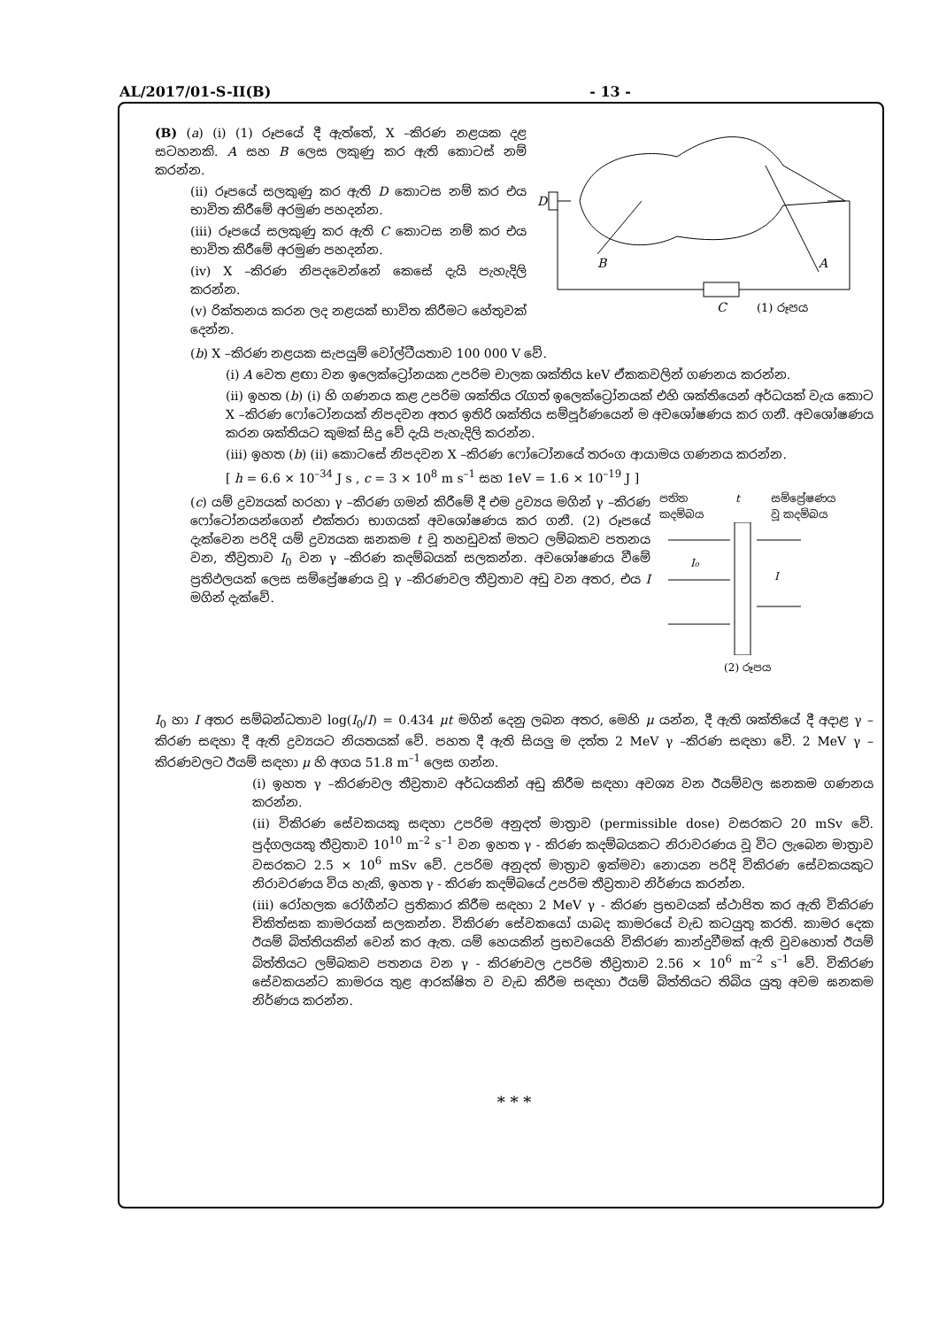AL/2017/01-S-II(B) - 13 -
(B) (a) (i) (1) රූපයේ දී ඇත්තේ, X –කිරණ නළයක දළ සටහනකි. A සහ B ලෙස ලකුණු කර ඇති කොටස් නම් කරන්න.
(ii) රූපයේ සලකුණු කර ඇති D කොටස නම් කර එය භාවිත කිරීමේ අරමුණ පහදන්න.
(iii) රූපයේ සලකුණු කර ඇති C කොටස නම් කර එය භාවිත කිරීමේ අරමුණ පහදන්න.
(iv) X –කිරණ නිපදවෙන්නේ කෙසේ දැයි පැහැදිලි කරන්න.
(v) රික්තනය කරන ලද නළයක් භාවිත කිරීමට හේතුවක් දෙන්න.
D
B
A
C
(1) රූපය
(b) X –කිරණ නළයක සැපයුම් වෝල්ටීයතාව 100 000 V වේ.
(i) A වෙත ළඟා වන ඉලෙක්ට්‍රෝනයක උපරිම චාලක ශක්තිය keV ඒකකවලින් ගණනය කරන්න.
(ii) ඉහත (b) (i) හි ගණනය කළ උපරිම ශක්තිය රැගත් ඉලෙක්ට්‍රෝනයක් එහි ශක්තියෙන් අර්ධයක් වැය කොට X –කිරණ ෆෝටෝනයක් නිපදවන අතර ඉතිරි ශක්තිය සම්පූර්ණයෙන් ම අවශෝෂණය කර ගනී. අවශෝෂණය කරන ශක්තියට කුමක් සිදු වේ දැයි පැහැදිලි කරන්න.
(iii) ඉහත (b) (ii) කොටසේ නිපදවන X –කිරණ ෆෝටෝනයේ තරංග ආයාමය ගණනය කරන්න.
[ h = 6.6 × 10<sup>–34</sup> J s , c = 3 × 10<sup>8</sup> m s<sup>–1</sup> සහ 1eV = 1.6 × 10<sup>–19</sup> J ]
(c) යම් ද්‍රව්‍යයක් හරහා γ –කිරණ ගමන් කිරීමේ දී එම ද්‍රව්‍යය මගින් γ –කිරණ ෆෝටෝනයන්ගෙන් එක්තරා භාගයක් අවශෝෂණය කර ගනී. (2) රූපයේ දැක්වෙන පරිදි යම් ද්‍රව්‍යයක ඝනකම t වූ තහඩුවක් මතට ලම්බකව පතනය වන, තීව්‍රතාව I<sub>0</sub> වන γ –කිරණ කදම්බයක් සලකන්න. අවශෝෂණය වීමේ ප්‍රතිඵලයක් ලෙස සම්ප්‍රේෂණය වූ γ –කිරණවල තීව්‍රතාව අඩු වන අතර, එය I මගින් දැක්වේ.
පතිත
කදම්බය t සම්ප්‍රේෂණය
වූ කදම්බය
I₀
I
(2) රූපය
I<sub>0</sub> හා I අතර සම්බන්ධතාව log(I<sub>0</sub>/I) = 0.434 μt මගින් දෙනු ලබන අතර, මෙහි μ යන්න, දී ඇති ශක්තියේ දී අදාළ γ –කිරණ සඳහා දී ඇති ද්‍රව්‍යයට නියතයක් වේ. පහත දී ඇති සියලු ම දත්ත 2 MeV γ –කිරණ සඳහා වේ. 2 MeV γ –කිරණවලට ඊයම් සඳහා μ හි අගය 51.8 m<sup>–1</sup> ලෙස ගන්න.
(i) ඉහත γ –කිරණවල තීව්‍රතාව අර්ධයකින් අඩු කිරීම සඳහා අවශ්‍ය වන ඊයම්වල ඝනකම ගණනය කරන්න.
(ii) විකිරණ සේවකයකු සඳහා උපරිම අනුදත් මාත්‍රාව (permissible dose) වසරකට 20 mSv වේ. පුද්ගලයකු තීව්‍රතාව 10<sup>10</sup> m<sup>–2</sup> s<sup>–1</sup> වන ඉහත γ - කිරණ කදම්බයකට නිරාවරණය වූ විට ලැබෙන මාත්‍රාව වසරකට 2.5 × 10<sup>6</sup> mSv වේ. උපරිම අනුදත් මාත්‍රාව ඉක්මවා නොයන පරිදි විකිරණ සේවකයකුට නිරාවරණය විය හැකි, ඉහත γ - කිරණ කදම්බයේ උපරිම තීව්‍රතාව නිර්ණය කරන්න.
(iii) රෝහලක රෝගීන්ට ප්‍රතිකාර කිරීම සඳහා 2 MeV γ - කිරණ ප්‍රභවයක් ස්ථාපිත කර ඇති විකිරණ චිකිත්සක කාමරයක් සලකන්න. විකිරණ සේවකයෝ යාබද කාමරයේ වැඩ කටයුතු කරති. කාමර දෙක ඊයම් බිත්තියකින් වෙන් කර ඇත. යම් හෙයකින් ප්‍රභවයෙහි විකිරණ කාන්දුවීමක් ඇති වුවහොත් ඊයම් බිත්තියට ලම්බකව පතනය වන γ - කිරණවල උපරිම තීව්‍රතාව 2.56 × 10<sup>6</sup> m<sup>–2</sup> s<sup>–1</sup> වේ. විකිරණ සේවකයන්ට කාමරය තුළ ආරක්ෂිත ව වැඩ කිරීම සඳහා ඊයම් බිත්තියට තිබිය යුතු අවම ඝනකම නිර්ණය කරන්න.
* * *